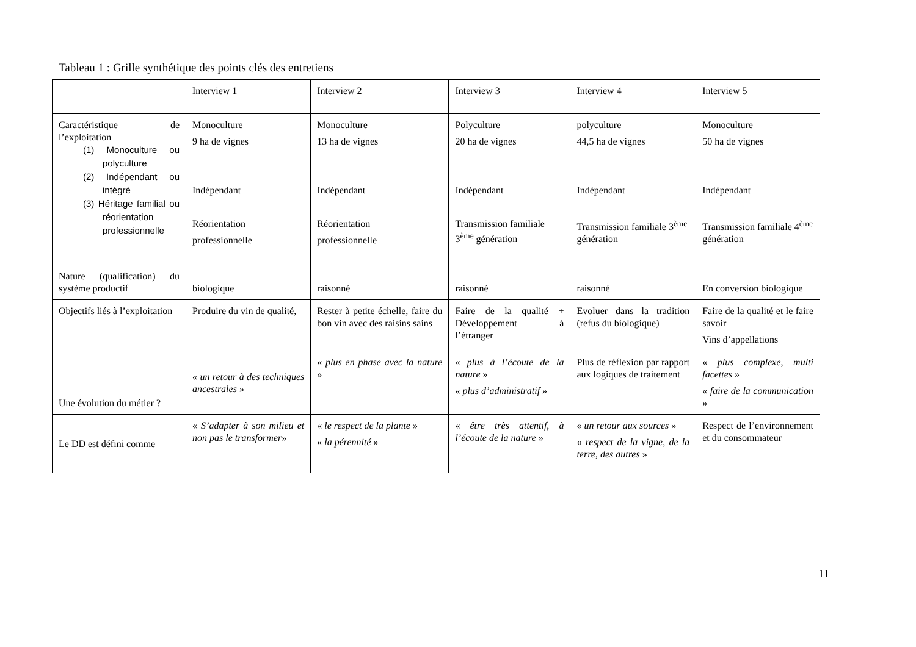Tableau 1 : Grille synthétique des points clés des entretiens
| | Interview 1 | Interview 2 | Interview 3 | Interview 4 | Interview 5 |
| Caractéristique de l’exploitation (1) Monoculture ou polyculture (2) Indépendant ou intégré (3) Héritage familial ou réorientation professionnelle | Monoculture 9 ha de vignes Indépendant Réorientation professionnelle | Monoculture 13 ha de vignes Indépendant Réorientation professionnelle | Polyculture 20 ha de vignes Indépendant Transmission familiale 3<sup>ème</sup> génération | polyculture 44,5 ha de vignes Indépendant Transmission familiale 3<sup>ème</sup> génération | Monoculture 50 ha de vignes Indépendant Transmission familiale 4<sup>ème</sup> génération |
| Nature (qualification) du système productif | biologique | raisonné | raisonné | raisonné | En conversion biologique |
| Objectifs liés à l’exploitation | Produire du vin de qualité, | Rester à petite échelle, faire du bon vin avec des raisins sains | Faire de la qualité + Développement à l’étranger | Evoluer dans la tradition (refus du biologique) | Faire de la qualité et le faire savoir Vins d’appellations |
| Une évolution du métier ? | « un retour à des techniques ancestrales » | « plus en phase avec la nature » | « plus à l’écoute de la nature » « plus d’administratif » | Plus de réflexion par rapport aux logiques de traitement | « plus complexe, multi facettes » « faire de la communication » |
| Le DD est défini comme | « S’adapter à son milieu et non pas le transformer » | « le respect de la plante » « la pérennité » | « être très attentif, à l’écoute de la nature » | « un retour aux sources » « respect de la vigne, de la terre, des autres » | Respect de l’environnement et du consommateur |
11